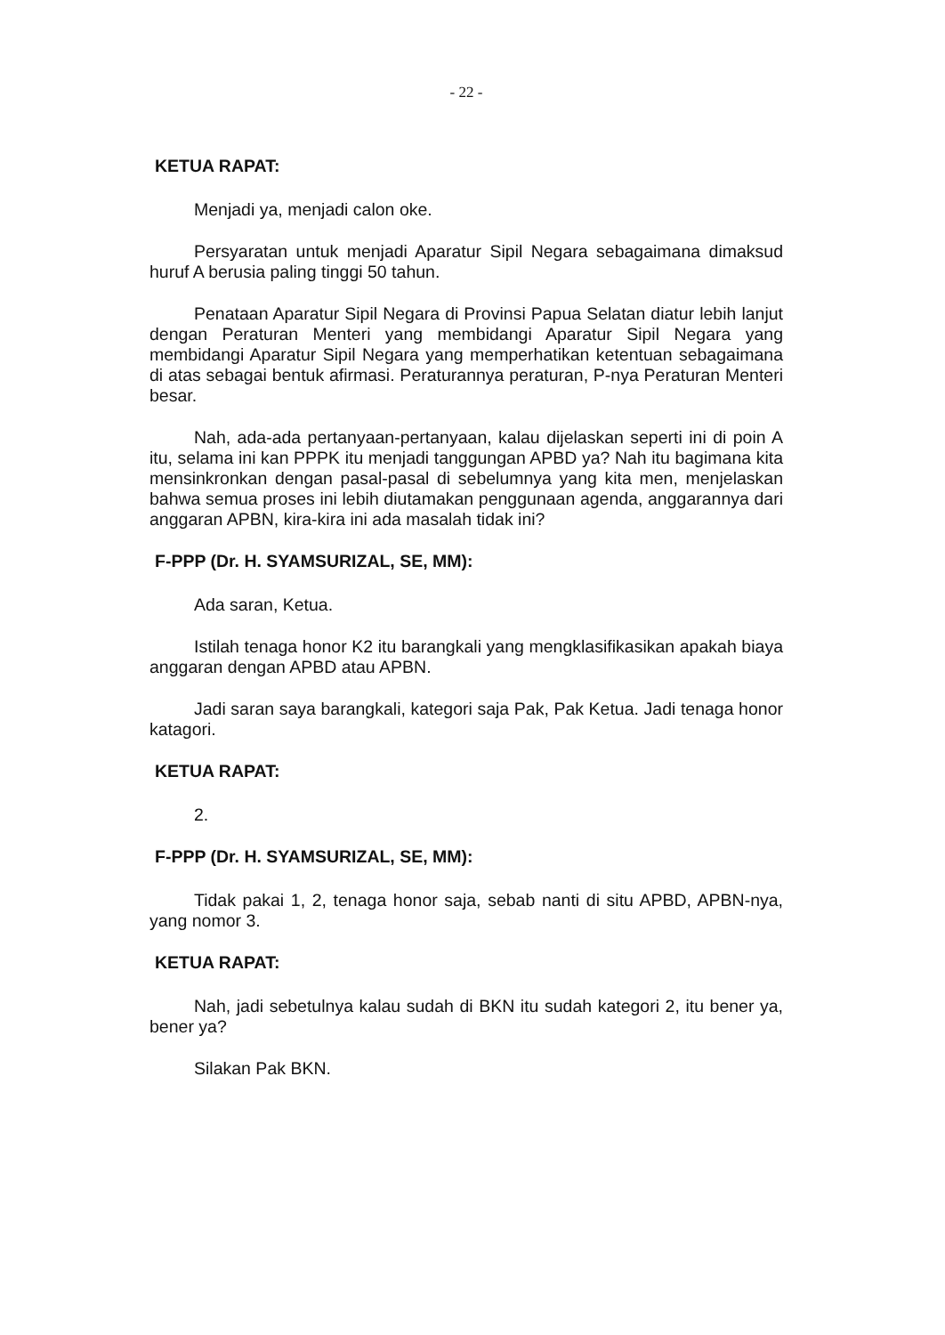- 22 -
KETUA RAPAT:
Menjadi ya, menjadi calon oke.
Persyaratan untuk menjadi Aparatur Sipil Negara sebagaimana dimaksud huruf A berusia paling tinggi 50 tahun.
Penataan Aparatur Sipil Negara di Provinsi Papua Selatan diatur lebih lanjut dengan Peraturan Menteri yang membidangi Aparatur Sipil Negara yang membidangi Aparatur Sipil Negara yang memperhatikan ketentuan sebagaimana di atas sebagai bentuk afirmasi. Peraturannya peraturan, P-nya Peraturan Menteri besar.
Nah, ada-ada pertanyaan-pertanyaan, kalau dijelaskan seperti ini di poin A itu, selama ini kan PPPK itu menjadi tanggungan APBD ya? Nah itu bagimana kita mensinkronkan dengan pasal-pasal di sebelumnya yang kita men, menjelaskan bahwa semua proses ini lebih diutamakan penggunaan agenda, anggarannya dari anggaran APBN, kira-kira ini ada masalah tidak ini?
F-PPP (Dr. H. SYAMSURIZAL, SE, MM):
Ada saran, Ketua.
Istilah tenaga honor K2 itu barangkali yang mengklasifikasikan apakah biaya anggaran dengan APBD atau APBN.
Jadi saran saya barangkali, kategori saja Pak, Pak Ketua. Jadi tenaga honor katagori.
KETUA RAPAT:
2.
F-PPP (Dr. H. SYAMSURIZAL, SE, MM):
Tidak pakai 1, 2, tenaga honor saja, sebab nanti di situ APBD, APBN-nya, yang nomor 3.
KETUA RAPAT:
Nah, jadi sebetulnya kalau sudah di BKN itu sudah kategori 2, itu bener ya, bener ya?
Silakan Pak BKN.